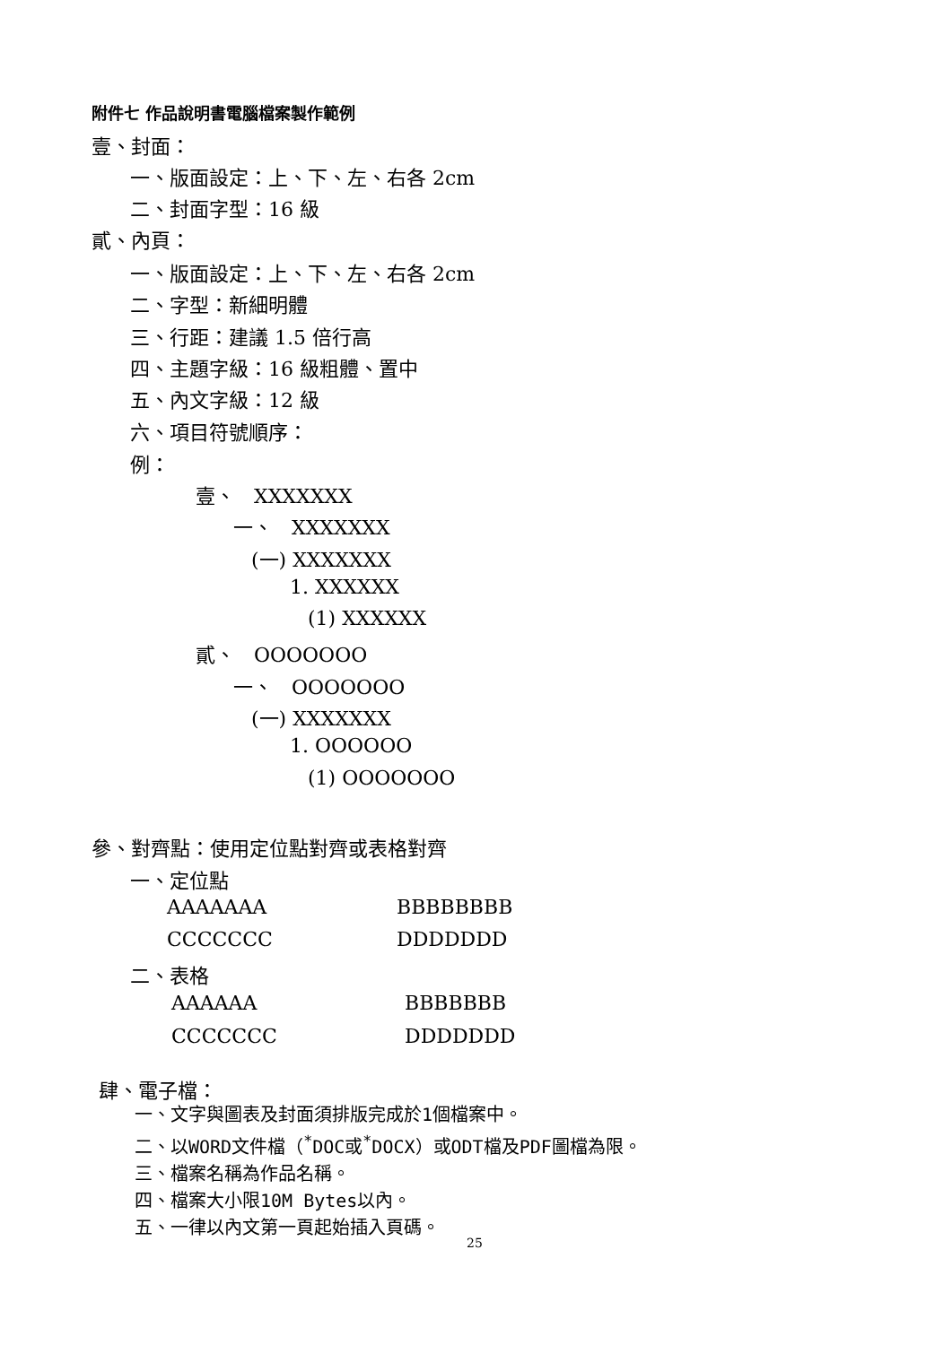附件七 作品說明書電腦檔案製作範例
壹、封面：
一、版面設定：上、下、左、右各 2cm
二、封面字型：16 級
貳、內頁：
一、版面設定：上、下、左、右各 2cm
二、字型：新細明體
三、行距：建議 1.5 倍行高
四、主題字級：16 級粗體、置中
五、內文字級：12 級
六、項目符號順序：
例：
壹、 XXXXXXX
一、 XXXXXXX
(一) XXXXXXX
1. XXXXXX
(1) XXXXXX
貳、 OOOOOOO
一、 OOOOOOO
(一) XXXXXXX
1. OOOOOO
(1) OOOOOOO
參、對齊點：使用定位點對齊或表格對齊
一、定位點
AAAAAAA BBBBBBBB
CCCCCCC DDDDDDD
二、表格
| AAAAAA | BBBBBBB |
| CCCCCCC | DDDDDDD |
肆、電子檔：
一、文字與圖表及封面須排版完成於1個檔案中。
二、以WORD文件檔（<sup>*</sup>DOC或<sup>*</sup>DOCX）或ODT檔及PDF圖檔為限。
三、檔案名稱為作品名稱。
四、檔案大小限10M Bytes以內。
五、一律以內文第一頁起始插入頁碼。
25